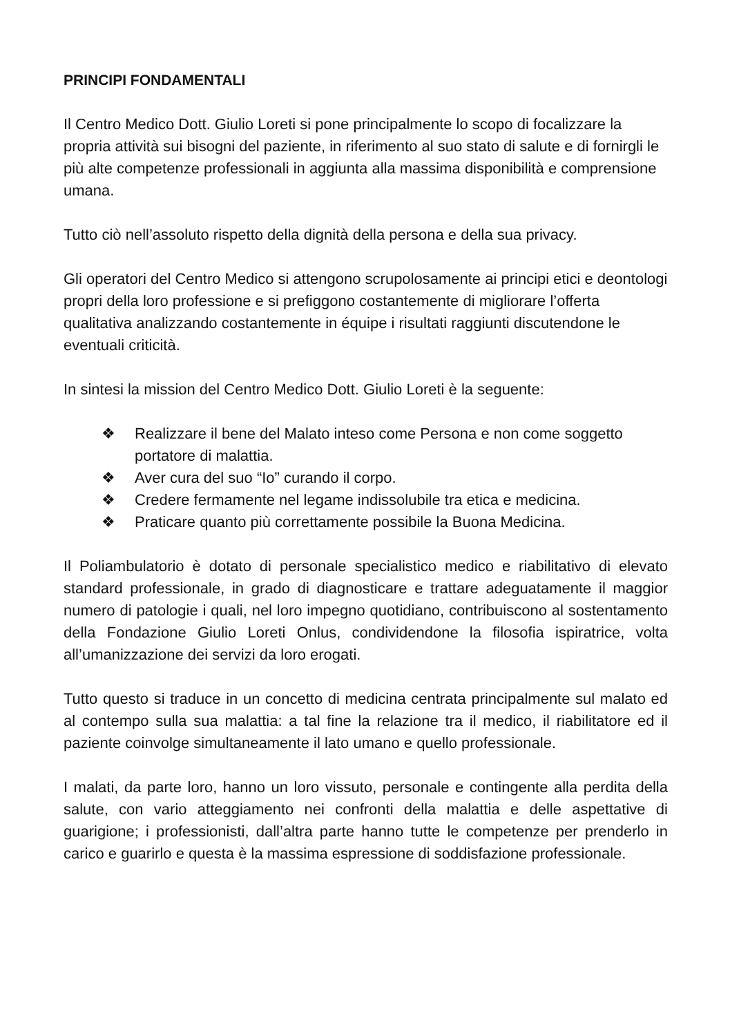PRINCIPI FONDAMENTALI
Il Centro Medico Dott. Giulio Loreti si pone principalmente lo scopo di focalizzare la propria attività sui bisogni del paziente, in riferimento al suo stato di salute e di fornirgli le più alte competenze professionali in aggiunta alla massima disponibilità e comprensione umana.
Tutto ciò nell’assoluto rispetto della dignità della persona e della sua privacy.
Gli operatori del Centro Medico si attengono scrupolosamente ai principi etici e deontologi propri della loro professione e si prefiggono costantemente di migliorare l’offerta qualitativa analizzando costantemente in équipe i risultati raggiunti discutendone le eventuali criticità.
In sintesi la mission del Centro Medico Dott. Giulio Loreti è la seguente:
❖ Realizzare il bene del Malato inteso come Persona e non come soggetto portatore di malattia.
❖ Aver cura del suo “Io” curando il corpo.
❖ Credere fermamente nel legame indissolubile tra etica e medicina.
❖ Praticare quanto più correttamente possibile la Buona Medicina.
Il Poliambulatorio è dotato di personale specialistico medico e riabilitativo di elevato standard professionale, in grado di diagnosticare e trattare adeguatamente il maggior numero di patologie i quali, nel loro impegno quotidiano, contribuiscono al sostentamento della Fondazione Giulio Loreti Onlus, condividendone la filosofia ispiratrice, volta all’umanizzazione dei servizi da loro erogati.
Tutto questo si traduce in un concetto di medicina centrata principalmente sul malato ed al contempo sulla sua malattia: a tal fine la relazione tra il medico, il riabilitatore ed il paziente coinvolge simultaneamente il lato umano e quello professionale.
I malati, da parte loro, hanno un loro vissuto, personale e contingente alla perdita della salute, con vario atteggiamento nei confronti della malattia e delle aspettative di guarigione; i professionisti, dall’altra parte hanno tutte le competenze per prenderlo in carico e guarirlo e questa è la massima espressione di soddisfazione professionale.